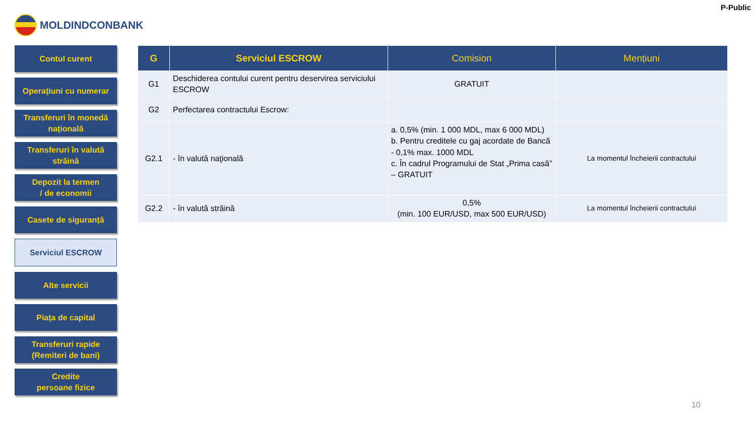MOLDINDCONBANK
P-Public
Contul curent
Operațiuni cu numerar
Transferuri în monedă
națională
Transferuri în valută
străină
Depozit la termen
/ de economii
Casete de siguranță
Serviciul ESCROW
Alte servicii
Piața de capital
Transferuri rapide
(Remiteri de bani)
Credite
persoane fizice
| G | Serviciul ESCROW | Comision | Mențiuni |
| --- | --- | --- | --- |
| G1 | Deschiderea contului curent pentru deservirea serviciului ESCROW | GRATUIT | |
| G2 | Perfectarea contractului Escrow: | | |
| G2.1 | - în valută naţională | a. 0,5% (min. 1 000 MDL, max 6 000 MDL) b. Pentru creditele cu gaj acordate de Bancă - 0,1% max. 1000 MDL c. În cadrul Programului de Stat „Prima casă” – GRATUIT | La momentul încheierii contractului |
| G2.2 | - în valută străină | 0,5% (min. 100 EUR/USD, max 500 EUR/USD) | La momentul încheierii contractului |
10